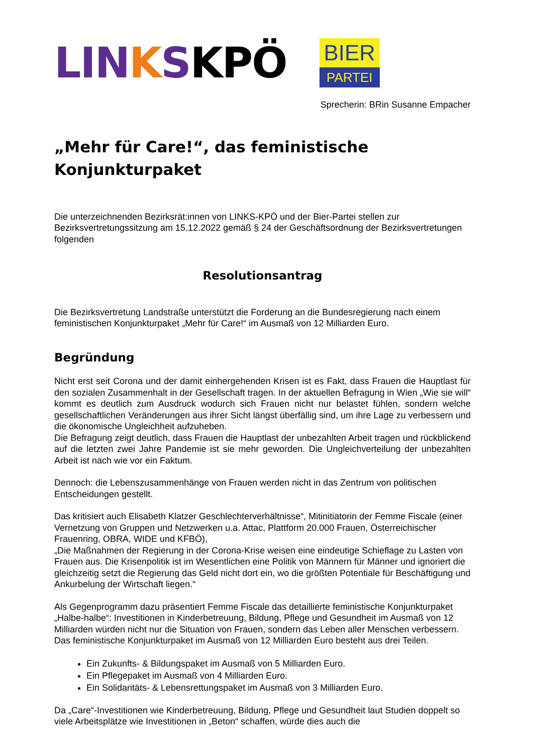LIN KSKPÖ
BIER
PARTEI
Sprecherin: BRin Susanne Empacher
„Mehr für Care!“, das feministische Konjunkturpaket
Die unterzeichnenden Bezirksrät:innen von LINKS-KPÖ und der Bier-Partei stellen zur Bezirksvertretungssitzung am 15.12.2022 gemäß § 24 der Geschäftsordnung der Bezirksvertretungen folgenden
Resolutionsantrag
Die Bezirksvertretung Landstraße unterstützt die Forderung an die Bundesregierung nach einem feministischen Konjunkturpaket „Mehr für Care!“ im Ausmaß von 12 Milliarden Euro.
Begründung
Nicht erst seit Corona und der damit einhergehenden Krisen ist es Fakt, dass Frauen die Hauptlast für den sozialen Zusammenhalt in der Gesellschaft tragen. In der aktuellen Befragung in Wien „Wie sie will“ kommt es deutlich zum Ausdruck wodurch sich Frauen nicht nur belastet fühlen, sondern welche gesellschaftlichen Veränderungen aus ihrer Sicht längst überfällig sind, um ihre Lage zu verbessern und die ökonomische Ungleichheit aufzuheben.
Die Befragung zeigt deutlich, dass Frauen die Hauptlast der unbezahlten Arbeit tragen und rückblickend auf die letzten zwei Jahre Pandemie ist sie mehr geworden. Die Ungleichverteilung der unbezahlten Arbeit ist nach wie vor ein Faktum.
Dennoch: die Lebenszusammenhänge von Frauen werden nicht in das Zentrum von politischen Entscheidungen gestellt.
Das kritisiert auch Elisabeth Klatzer Geschlechterverhältnisse“, Mitinitiatorin der Femme Fiscale (einer Vernetzung von Gruppen und Netzwerken u.a. Attac, Plattform 20.000 Frauen, Österreichischer Frauenring, OBRA, WIDE und KFBÖ),
„Die Maßnahmen der Regierung in der Corona-Krise weisen eine eindeutige Schieflage zu Lasten von Frauen aus. Die Krisenpolitik ist im Wesentlichen eine Politik von Männern für Männer und ignoriert die gleichzeitig setzt die Regierung das Geld nicht dort ein, wo die größten Potentiale für Beschäftigung und Ankurbelung der Wirtschaft liegen.“
Als Gegenprogramm dazu präsentiert Femme Fiscale das detaillierte feministische Konjunkturpaket „Halbe-halbe“: Investitionen in Kinderbetreuung, Bildung, Pflege und Gesundheit im Ausmaß von 12 Milliarden würden nicht nur die Situation von Frauen, sondern das Leben aller Menschen verbessern. Das feministische Konjunkturpaket im Ausmaß von 12 Milliarden Euro besteht aus drei Teilen.
Ein Zukunfts- & Bildungspaket im Ausmaß von 5 Milliarden Euro.
Ein Pflegepaket im Ausmaß von 4 Milliarden Euro.
Ein Solidaritäts- & Lebensrettungspaket im Ausmaß von 3 Milliarden Euro.
Da „Care“-Investitionen wie Kinderbetreuung, Bildung, Pflege und Gesundheit laut Studien doppelt so viele Arbeitsplätze wie Investitionen in „Beton“ schaffen, würde dies auch die